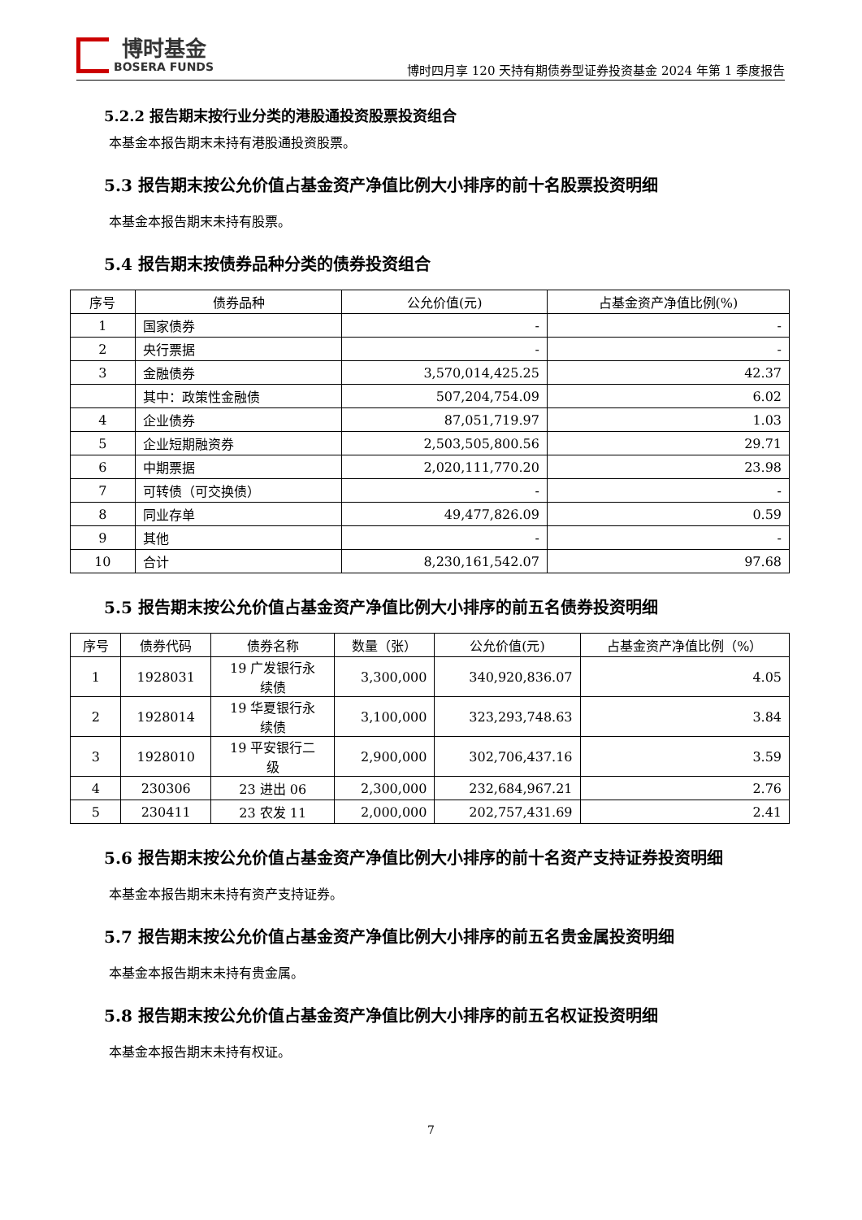博时基金
BOSERA FUNDS
博时四月享 120 天持有期债券型证券投资基金 2024 年第 1 季度报告
5.2.2 报告期末按行业分类的港股通投资股票投资组合
本基金本报告期末未持有港股通投资股票。
5.3 报告期末按公允价值占基金资产净值比例大小排序的前十名股票投资明细
本基金本报告期末未持有股票。
5.4 报告期末按债券品种分类的债券投资组合
| 序号 | 债券品种 | 公允价值(元) | 占基金资产净值比例(%) |
| --- | --- | --- | --- |
| 1 | 国家债券 | - | - |
| 2 | 央行票据 | - | - |
| 3 | 金融债券 | 3,570,014,425.25 | 42.37 |
| | 其中：政策性金融债 | 507,204,754.09 | 6.02 |
| 4 | 企业债券 | 87,051,719.97 | 1.03 |
| 5 | 企业短期融资券 | 2,503,505,800.56 | 29.71 |
| 6 | 中期票据 | 2,020,111,770.20 | 23.98 |
| 7 | 可转债（可交换债） | - | - |
| 8 | 同业存单 | 49,477,826.09 | 0.59 |
| 9 | 其他 | - | - |
| 10 | 合计 | 8,230,161,542.07 | 97.68 |
5.5 报告期末按公允价值占基金资产净值比例大小排序的前五名债券投资明细
| 序号 | 债券代码 | 债券名称 | 数量（张） | 公允价值(元) | 占基金资产净值比例（%） |
| --- | --- | --- | --- | --- | --- |
| 1 | 1928031 | 19 广发银行永 续债 | 3,300,000 | 340,920,836.07 | 4.05 |
| 2 | 1928014 | 19 华夏银行永 续债 | 3,100,000 | 323,293,748.63 | 3.84 |
| 3 | 1928010 | 19 平安银行二 级 | 2,900,000 | 302,706,437.16 | 3.59 |
| 4 | 230306 | 23 进出 06 | 2,300,000 | 232,684,967.21 | 2.76 |
| 5 | 230411 | 23 农发 11 | 2,000,000 | 202,757,431.69 | 2.41 |
5.6 报告期末按公允价值占基金资产净值比例大小排序的前十名资产支持证券投资明细
本基金本报告期末未持有资产支持证券。
5.7 报告期末按公允价值占基金资产净值比例大小排序的前五名贵金属投资明细
本基金本报告期末未持有贵金属。
5.8 报告期末按公允价值占基金资产净值比例大小排序的前五名权证投资明细
本基金本报告期末未持有权证。
7